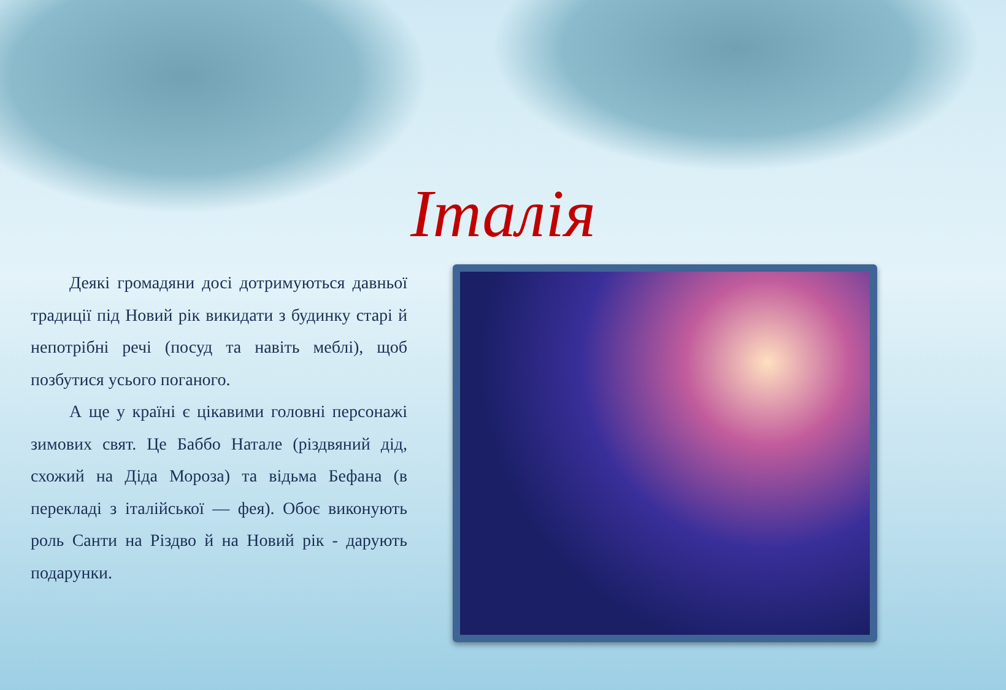Італія
Деякі громадяни досі дотримуються давньої традиції під Новий рік викидати з будинку старі й непотрібні речі (посуд та навіть меблі), щоб позбутися усього поганого.
А ще у країні є цікавими головні персонажі зимових свят. Це Баббо Натале (різдвяний дід, схожий на Діда Мороза) та відьма Бефана (в перекладі з італійської — фея). Обоє виконують роль Санти на Різдво й на Новий рік - дарують подарунки.